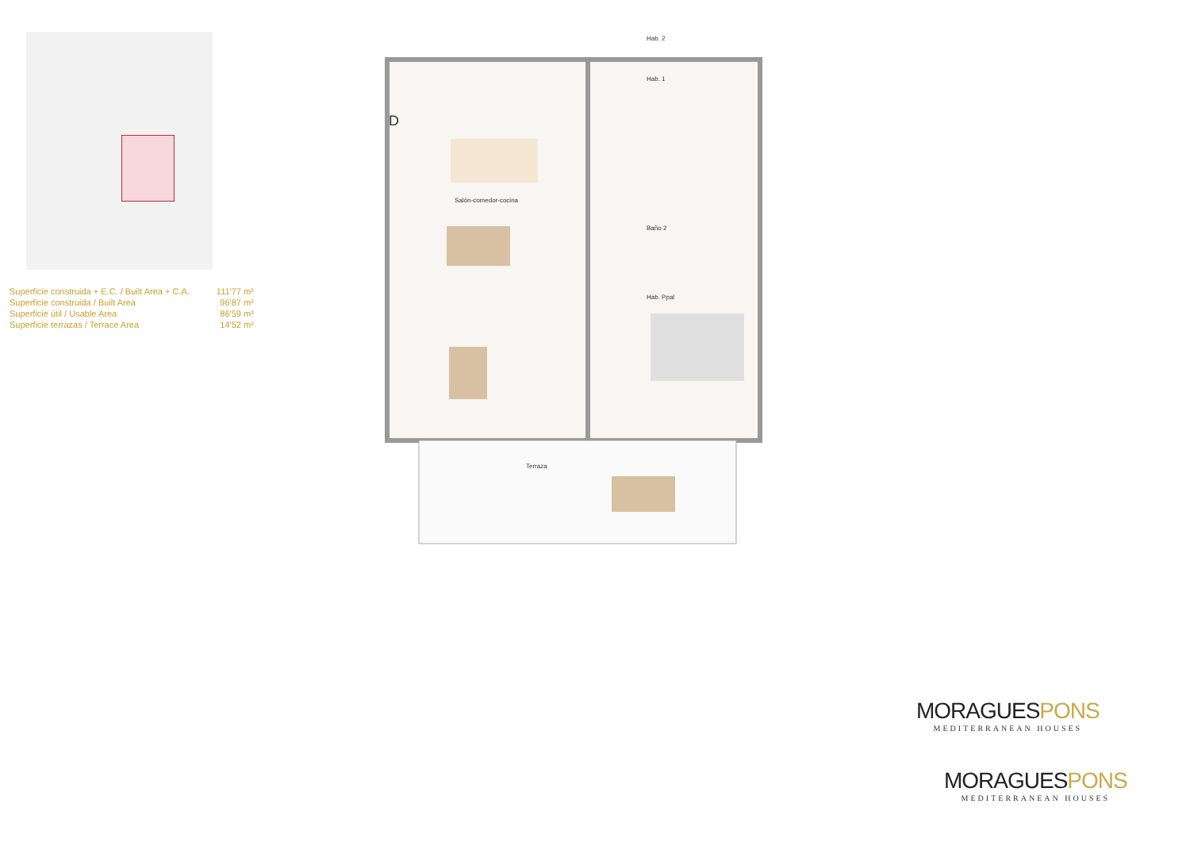| Superficie construida + E.C. / Built Area + C.A. | 111'77 m² |
| Superficie construida / Built Area | 96'87 m² |
| Superficie útil / Usable Area | 86'59 m² |
| Superficie terrazas / Terrace Area | 14'52 m² |
Hab. 2
Hab. 1
Salón-comedor-cocina
Baño 2
Hab. Ppal
Terraza
D
MORAGUESPONS
MEDITERRANEAN HOUSES
MORAGUESPONS
MEDITERRANEAN HOUSES